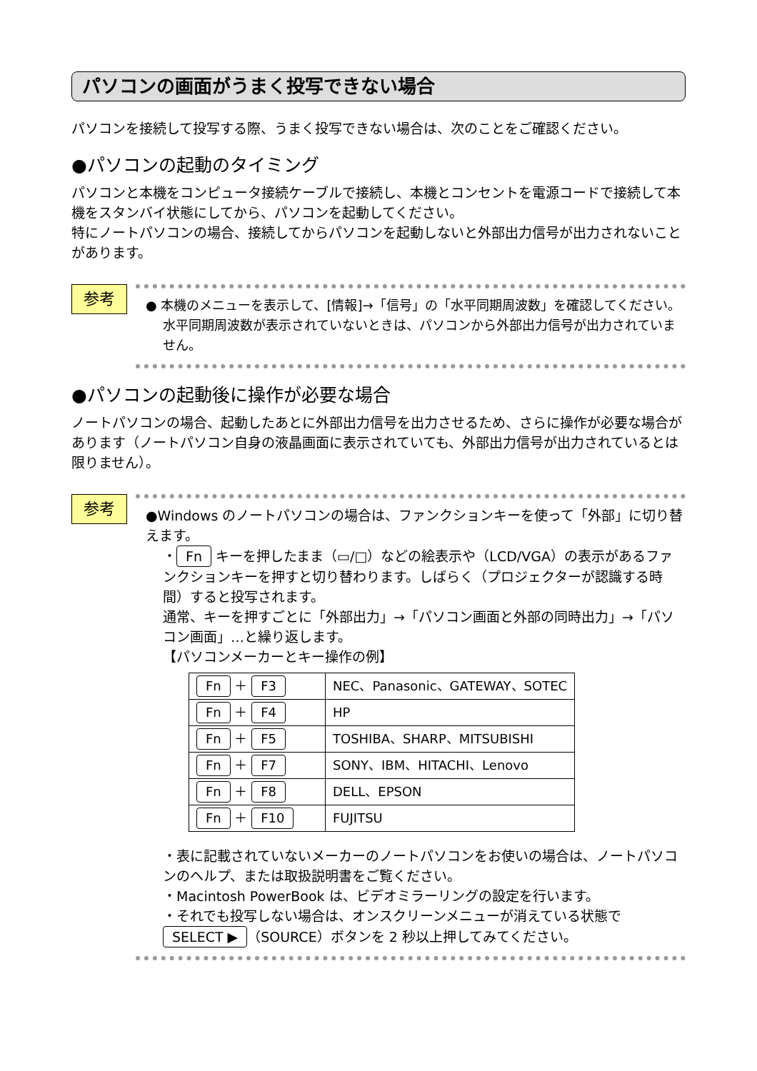パソコンの画面がうまく投写できない場合
パソコンを接続して投写する際、うまく投写できない場合は、次のことをご確認ください。
●パソコンの起動のタイミング
パソコンと本機をコンピュータ接続ケーブルで接続し、本機とコンセントを電源コードで接続して本機をスタンバイ状態にしてから、パソコンを起動してください。
特にノートパソコンの場合、接続してからパソコンを起動しないと外部出力信号が出力されないことがあります。
参考
● 本機のメニューを表示して、[情報]→「信号」の「水平同期周波数」を確認してください。
水平同期周波数が表示されていないときは、パソコンから外部出力信号が出力されていません。
●パソコンの起動後に操作が必要な場合
ノートパソコンの場合、起動したあとに外部出力信号を出力させるため、さらに操作が必要な場合があります（ノートパソコン自身の液晶画面に表示されていても、外部出力信号が出力されているとは限りません）。
参考
●Windows のノートパソコンの場合は、ファンクションキーを使って「外部」に切り替えます。
・ Fn キーを押したまま（▭/□）などの絵表示や（LCD/VGA）の表示があるファンクションキーを押すと切り替わります。しばらく（プロジェクターが認識する時間）すると投写されます。
通常、キーを押すごとに「外部出力」→「パソコン画面と外部の同時出力」→「パソコン画面」…と繰り返します。
【パソコンメーカーとキー操作の例】
| Fn ＋ F3 | NEC、Panasonic、GATEWAY、SOTEC |
| Fn ＋ F4 | HP |
| Fn ＋ F5 | TOSHIBA、SHARP、MITSUBISHI |
| Fn ＋ F7 | SONY、IBM、HITACHI、Lenovo |
| Fn ＋ F8 | DELL、EPSON |
| Fn ＋ F10 | FUJITSU |
・表に記載されていないメーカーのノートパソコンをお使いの場合は、ノートパソコンのヘルプ、または取扱説明書をご覧ください。
・Macintosh PowerBook は、ビデオミラーリングの設定を行います。
・それでも投写しない場合は、オンスクリーンメニューが消えている状態で SELECT ▶ （SOURCE）ボタンを 2 秒以上押してみてください。